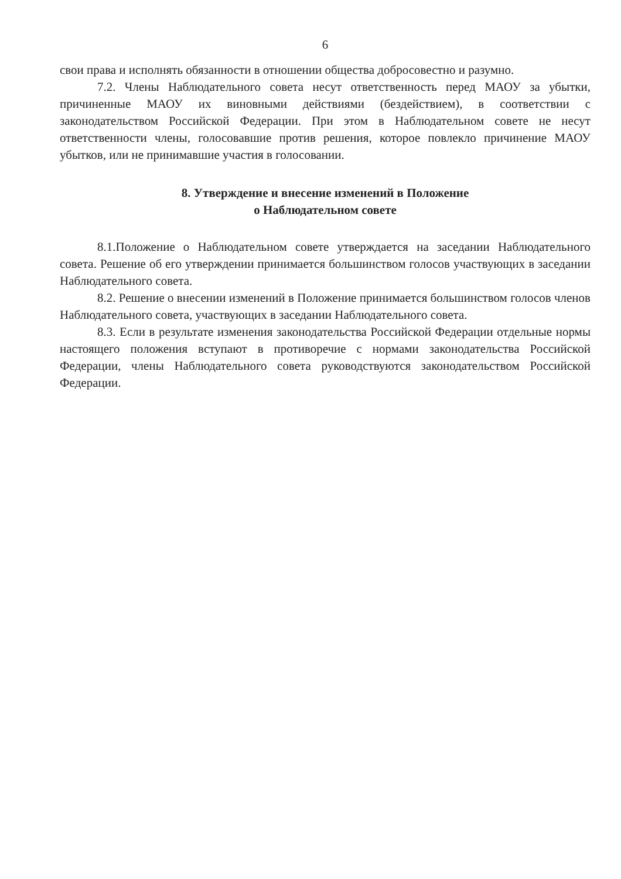6
свои права и исполнять обязанности в отношении общества добросовестно и разумно.
7.2. Члены Наблюдательного совета несут ответственность перед МАОУ за убытки, причиненные МАОУ их виновными действиями (бездействием), в соответствии с законодательством Российской Федерации. При этом в Наблюдательном совете не несут ответственности члены, голосовавшие против решения, которое повлекло причинение МАОУ убытков, или не принимавшие участия в голосовании.
8. Утверждение и внесение изменений в Положение
о Наблюдательном совете
8.1.Положение о Наблюдательном совете утверждается на заседании Наблюдательного совета. Решение об его утверждении принимается большинством голосов участвующих в заседании Наблюдательного совета.
8.2. Решение о внесении изменений в Положение принимается большинством голосов членов Наблюдательного совета, участвующих в заседании Наблюдательного совета.
8.3. Если в результате изменения законодательства Российской Федерации отдельные нормы настоящего положения вступают в противоречие с нормами законодательства Российской Федерации, члены Наблюдательного совета руководствуются законодательством Российской Федерации.